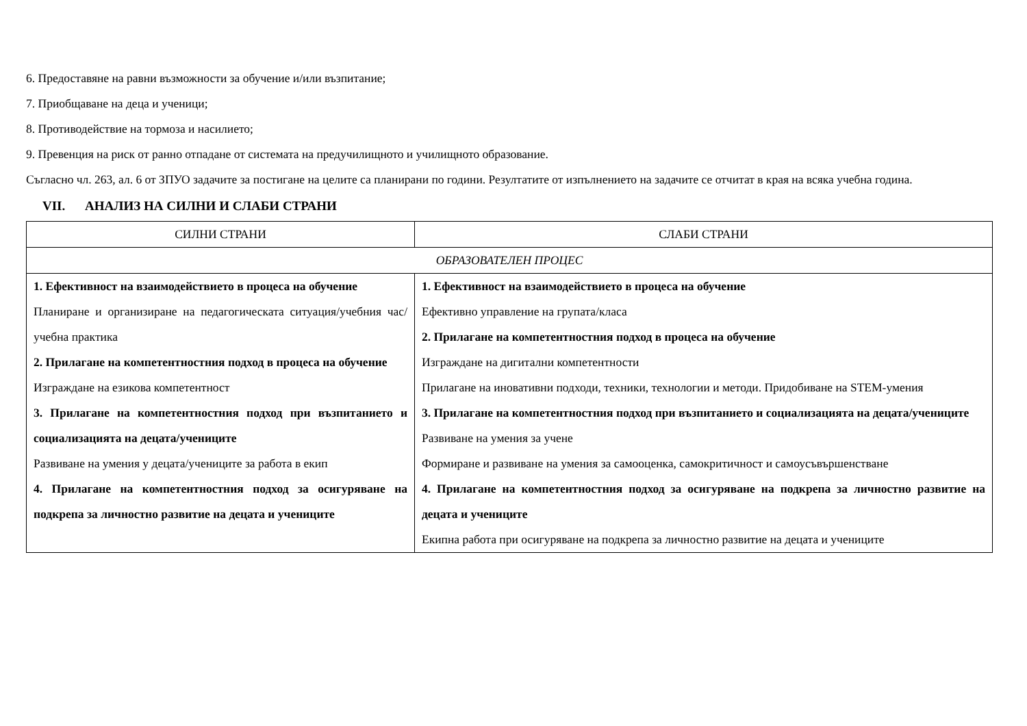6. Предоставяне на равни възможности за обучение и/или възпитание;
7. Приобщаване на деца и ученици;
8. Противодействие на тормоза и насилието;
9. Превенция на риск от ранно отпадане от системата на предучилищното и училищното образование.
Съгласно чл. 263, ал. 6 от ЗПУО задачите за постигане на целите са планирани по години. Резултатите от изпълнението на задачите се отчитат в края на всяка учебна година.
VII. АНАЛИЗ НА СИЛНИ И СЛАБИ СТРАНИ
| СИЛНИ СТРАНИ | СЛАБИ СТРАНИ |
| ОБРАЗОВАТЕЛЕН ПРОЦЕС | |
| 1. Ефективност на взаимодействието в процеса на обучение Планиране и организиране на педагогическата ситуация/учебния час/ учебна практика 2. Прилагане на компетентностния подход в процеса на обучение Изграждане на езикова компетентност 3. Прилагане на компетентностния подход при възпитанието и социализацията на децата/учениците Развиване на умения у децата/учениците за работа в екип 4. Прилагане на компетентностния подход за осигуряване на подкрепа за личностно развитие на децата и учениците | 1. Ефективност на взаимодействието в процеса на обучение Ефективно управление на групата/класа 2. Прилагане на компетентностния подход в процеса на обучение Изграждане на дигитални компетентности Прилагане на иновативни подходи, техники, технологии и методи. Придобиване на STEM-умения 3. Прилагане на компетентностния подход при възпитанието и социализацията на децата/учениците Развиване на умения за учене Формиране и развиване на умения за самооценка, самокритичност и самоусъвършенстване 4. Прилагане на компетентностния подход за осигуряване на подкрепа за личностно развитие на децата и учениците Екипна работа при осигуряване на подкрепа за личностно развитие на децата и учениците |